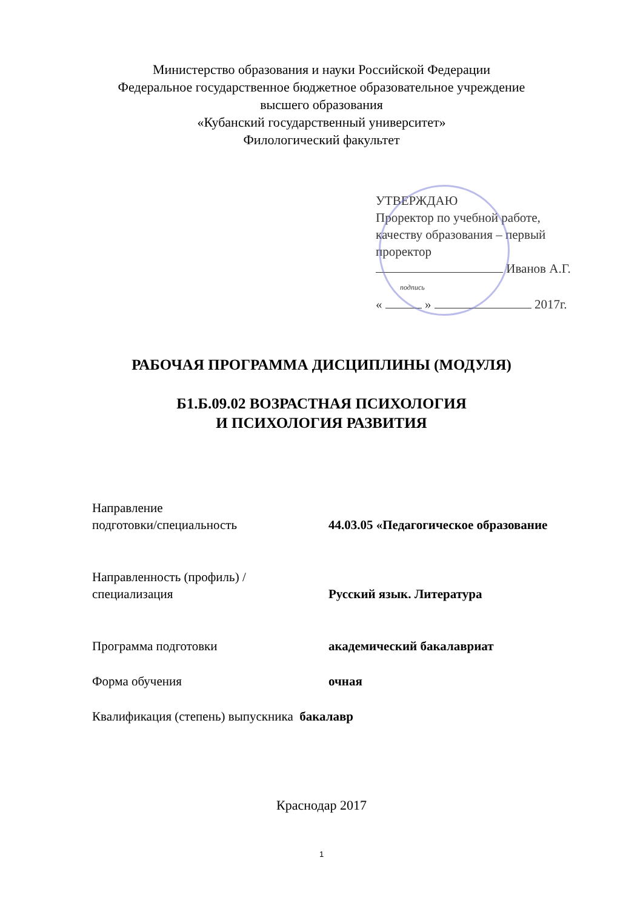Министерство образования и науки Российской Федерации
Федеральное государственное бюджетное образовательное учреждение
высшего образования
«Кубанский государственный университет»
Филологический факультет
УТВЕРЖДАЮ
Проректор по учебной работе,
качеству образования – первый
проректор
Иванов А.Г.
подпись
« » 2017г.
РАБОЧАЯ ПРОГРАММА ДИСЦИПЛИНЫ (МОДУЛЯ)
Б1.Б.09.02 ВОЗРАСТНАЯ ПСИХОЛОГИЯ
И ПСИХОЛОГИЯ РАЗВИТИЯ
Направление
подготовки/специальность
44.03.05 «Педагогическое образование
Направленность (профиль) /
специализация
Русский язык. Литература
Программа подготовки академический бакалавриат
Форма обучения очная
Квалификация (степень) выпускника бакалавр
Краснодар 2017
1